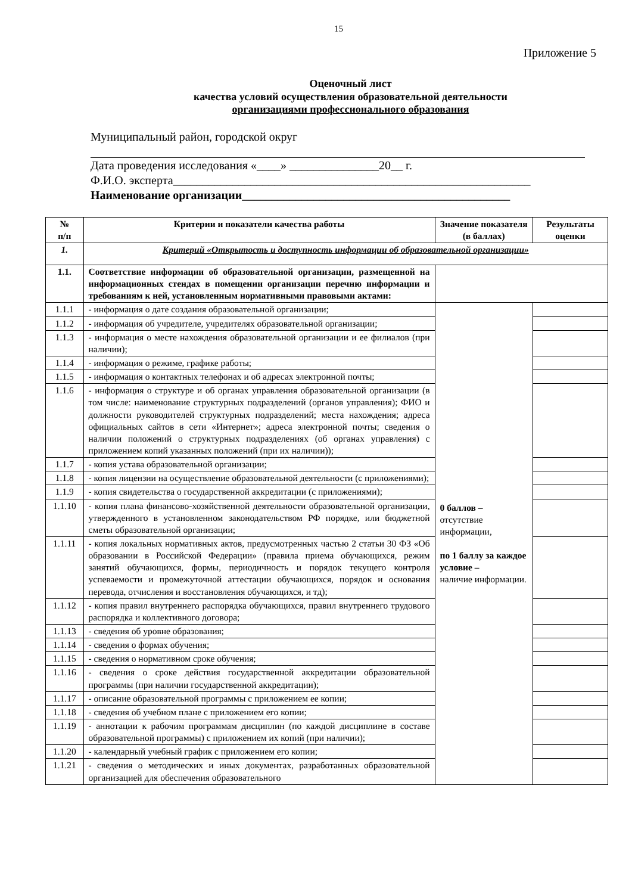15
Приложение 5
Оценочный лист
качества условий осуществления образовательной деятельности
организациями профессионального образования
Муниципальный район, городской округ
Дата проведения исследования «____» _______________20__ г.
Ф.И.О. эксперта____________________________________________________________
Наименование организации_____________________________________________
| № п/п | Критерии и показатели качества работы | Значение показателя (в баллах) | Результаты оценки |
| --- | --- | --- | --- |
| 1. | Критерий «Открытость и доступность информации об образовательной организации» | | |
| 1.1. | Соответствие информации об образовательной организации, размещенной на информационных стендах в помещении организации перечню информации и требованиям к ней, установленным нормативными правовыми актами: | | |
| 1.1.1 | - информация о дате создания образовательной организации; | 0 баллов – отсутствие информации, по 1 баллу за каждое условие – наличие информации. | |
| 1.1.2 | - информация об учредителе, учредителях образовательной организации; | | |
| 1.1.3 | - информация о месте нахождения образовательной организации и ее филиалов (при наличии); | | |
| 1.1.4 | - информация о режиме, графике работы; | | |
| 1.1.5 | - информация о контактных телефонах и об адресах электронной почты; | | |
| 1.1.6 | - информация о структуре и об органах управления образовательной организации (в том числе: наименование структурных подразделений (органов управления); ФИО и должности руководителей структурных подразделений; места нахождения; адреса официальных сайтов в сети «Интернет»; адреса электронной почты; сведения о наличии положений о структурных подразделениях (об органах управления) с приложением копий указанных положений (при их наличии)); | | |
| 1.1.7 | - копия устава образовательной организации; | | |
| 1.1.8 | - копия лицензии на осуществление образовательной деятельности (с приложениями); | | |
| 1.1.9 | - копия свидетельства о государственной аккредитации (с приложениями); | | |
| 1.1.10 | - копия плана финансово-хозяйственной деятельности образовательной организации, утвержденного в установленном законодательством РФ порядке, или бюджетной сметы образовательной организации; | | |
| 1.1.11 | - копия локальных нормативных актов, предусмотренных частью 2 статьи 30 ФЗ «Об образовании в Российской Федерации» (правила приема обучающихся, режим занятий обучающихся, формы, периодичность и порядок текущего контроля успеваемости и промежуточной аттестации обучающихся, порядок и основания перевода, отчисления и восстановления обучающихся, и тд); | | |
| 1.1.12 | - копия правил внутреннего распорядка обучающихся, правил внутреннего трудового распорядка и коллективного договора; | | |
| 1.1.13 | - сведения об уровне образования; | | |
| 1.1.14 | - сведения о формах обучения; | | |
| 1.1.15 | - сведения о нормативном сроке обучения; | | |
| 1.1.16 | - сведения о сроке действия государственной аккредитации образовательной программы (при наличии государственной аккредитации); | | |
| 1.1.17 | - описание образовательной программы с приложением ее копии; | | |
| 1.1.18 | - сведения об учебном плане с приложением его копии; | | |
| 1.1.19 | - аннотации к рабочим программам дисциплин (по каждой дисциплине в составе образовательной программы) с приложением их копий (при наличии); | | |
| 1.1.20 | - календарный учебный график с приложением его копии; | | |
| 1.1.21 | - сведения о методических и иных документах, разработанных образовательной организацией для обеспечения образовательного | | |